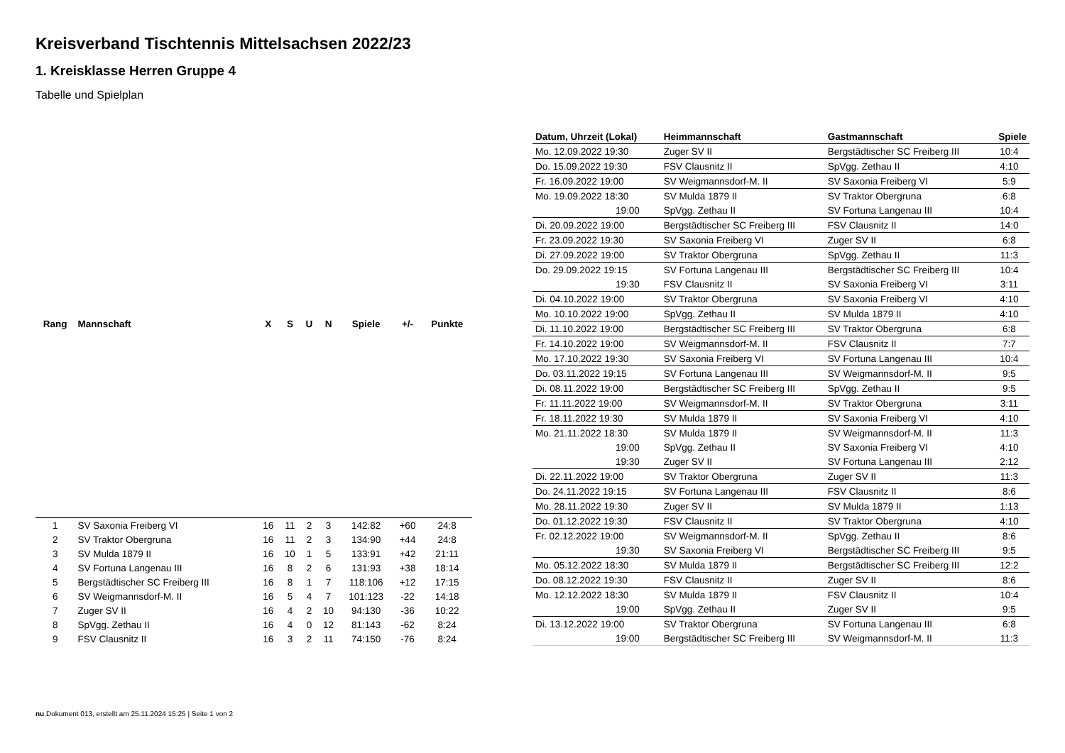Kreisverband Tischtennis Mittelsachsen 2022/23
1. Kreisklasse Herren Gruppe 4
Tabelle und Spielplan
| Rang | Mannschaft | X | S | U | N | Spiele | +/- | Punkte |
| --- | --- | --- | --- | --- | --- | --- | --- | --- |
| 1 | SV Saxonia Freiberg VI | 16 | 11 | 2 | 3 | 142:82 | +60 | 24:8 |
| 2 | SV Traktor Obergruna | 16 | 11 | 2 | 3 | 134:90 | +44 | 24:8 |
| 3 | SV Mulda 1879 II | 16 | 10 | 1 | 5 | 133:91 | +42 | 21:11 |
| 4 | SV Fortuna Langenau III | 16 | 8 | 2 | 6 | 131:93 | +38 | 18:14 |
| 5 | Bergstädtischer SC Freiberg III | 16 | 8 | 1 | 7 | 118:106 | +12 | 17:15 |
| 6 | SV Weigmannsdorf-M. II | 16 | 5 | 4 | 7 | 101:123 | -22 | 14:18 |
| 7 | Zuger SV II | 16 | 4 | 2 | 10 | 94:130 | -36 | 10:22 |
| 8 | SpVgg. Zethau II | 16 | 4 | 0 | 12 | 81:143 | -62 | 8:24 |
| 9 | FSV Clausnitz II | 16 | 3 | 2 | 11 | 74:150 | -76 | 8:24 |
| Datum, Uhrzeit (Lokal) | Heimmannschaft | Gastmannschaft | Spiele |
| --- | --- | --- | --- |
| Mo. 12.09.2022 19:30 | Zuger SV II | Bergstädtischer SC Freiberg III | 10:4 |
| Do. 15.09.2022 19:30 | FSV Clausnitz II | SpVgg. Zethau II | 4:10 |
| Fr. 16.09.2022 19:00 | SV Weigmannsdorf-M. II | SV Saxonia Freiberg VI | 5:9 |
| Mo. 19.09.2022 18:30 | SV Mulda 1879 II | SV Traktor Obergruna | 6:8 |
| 19:00 | SpVgg. Zethau II | SV Fortuna Langenau III | 10:4 |
| Di. 20.09.2022 19:00 | Bergstädtischer SC Freiberg III | FSV Clausnitz II | 14:0 |
| Fr. 23.09.2022 19:30 | SV Saxonia Freiberg VI | Zuger SV II | 6:8 |
| Di. 27.09.2022 19:00 | SV Traktor Obergruna | SpVgg. Zethau II | 11:3 |
| Do. 29.09.2022 19:15 | SV Fortuna Langenau III | Bergstädtischer SC Freiberg III | 10:4 |
| 19:30 | FSV Clausnitz II | SV Saxonia Freiberg VI | 3:11 |
| Di. 04.10.2022 19:00 | SV Traktor Obergruna | SV Saxonia Freiberg VI | 4:10 |
| Mo. 10.10.2022 19:00 | SpVgg. Zethau II | SV Mulda 1879 II | 4:10 |
| Di. 11.10.2022 19:00 | Bergstädtischer SC Freiberg III | SV Traktor Obergruna | 6:8 |
| Fr. 14.10.2022 19:00 | SV Weigmannsdorf-M. II | FSV Clausnitz II | 7:7 |
| Mo. 17.10.2022 19:30 | SV Saxonia Freiberg VI | SV Fortuna Langenau III | 10:4 |
| Do. 03.11.2022 19:15 | SV Fortuna Langenau III | SV Weigmannsdorf-M. II | 9:5 |
| Di. 08.11.2022 19:00 | Bergstädtischer SC Freiberg III | SpVgg. Zethau II | 9:5 |
| Fr. 11.11.2022 19:00 | SV Weigmannsdorf-M. II | SV Traktor Obergruna | 3:11 |
| Fr. 18.11.2022 19:30 | SV Mulda 1879 II | SV Saxonia Freiberg VI | 4:10 |
| Mo. 21.11.2022 18:30 | SV Mulda 1879 II | SV Weigmannsdorf-M. II | 11:3 |
| 19:00 | SpVgg. Zethau II | SV Saxonia Freiberg VI | 4:10 |
| 19:30 | Zuger SV II | SV Fortuna Langenau III | 2:12 |
| Di. 22.11.2022 19:00 | SV Traktor Obergruna | Zuger SV II | 11:3 |
| Do. 24.11.2022 19:15 | SV Fortuna Langenau III | FSV Clausnitz II | 8:6 |
| Mo. 28.11.2022 19:30 | Zuger SV II | SV Mulda 1879 II | 1:13 |
| Do. 01.12.2022 19:30 | FSV Clausnitz II | SV Traktor Obergruna | 4:10 |
| Fr. 02.12.2022 19:00 | SV Weigmannsdorf-M. II | SpVgg. Zethau II | 8:6 |
| 19:30 | SV Saxonia Freiberg VI | Bergstädtischer SC Freiberg III | 9:5 |
| Mo. 05.12.2022 18:30 | SV Mulda 1879 II | Bergstädtischer SC Freiberg III | 12:2 |
| Do. 08.12.2022 19:30 | FSV Clausnitz II | Zuger SV II | 8:6 |
| Mo. 12.12.2022 18:30 | SV Mulda 1879 II | FSV Clausnitz II | 10:4 |
| 19:00 | SpVgg. Zethau II | Zuger SV II | 9:5 |
| Di. 13.12.2022 19:00 | SV Traktor Obergruna | SV Fortuna Langenau III | 6:8 |
| 19:00 | Bergstädtischer SC Freiberg III | SV Weigmannsdorf-M. II | 11:3 |
nu.Dokument 013, erstellt am 25.11.2024 15:25 | Seite 1 von 2